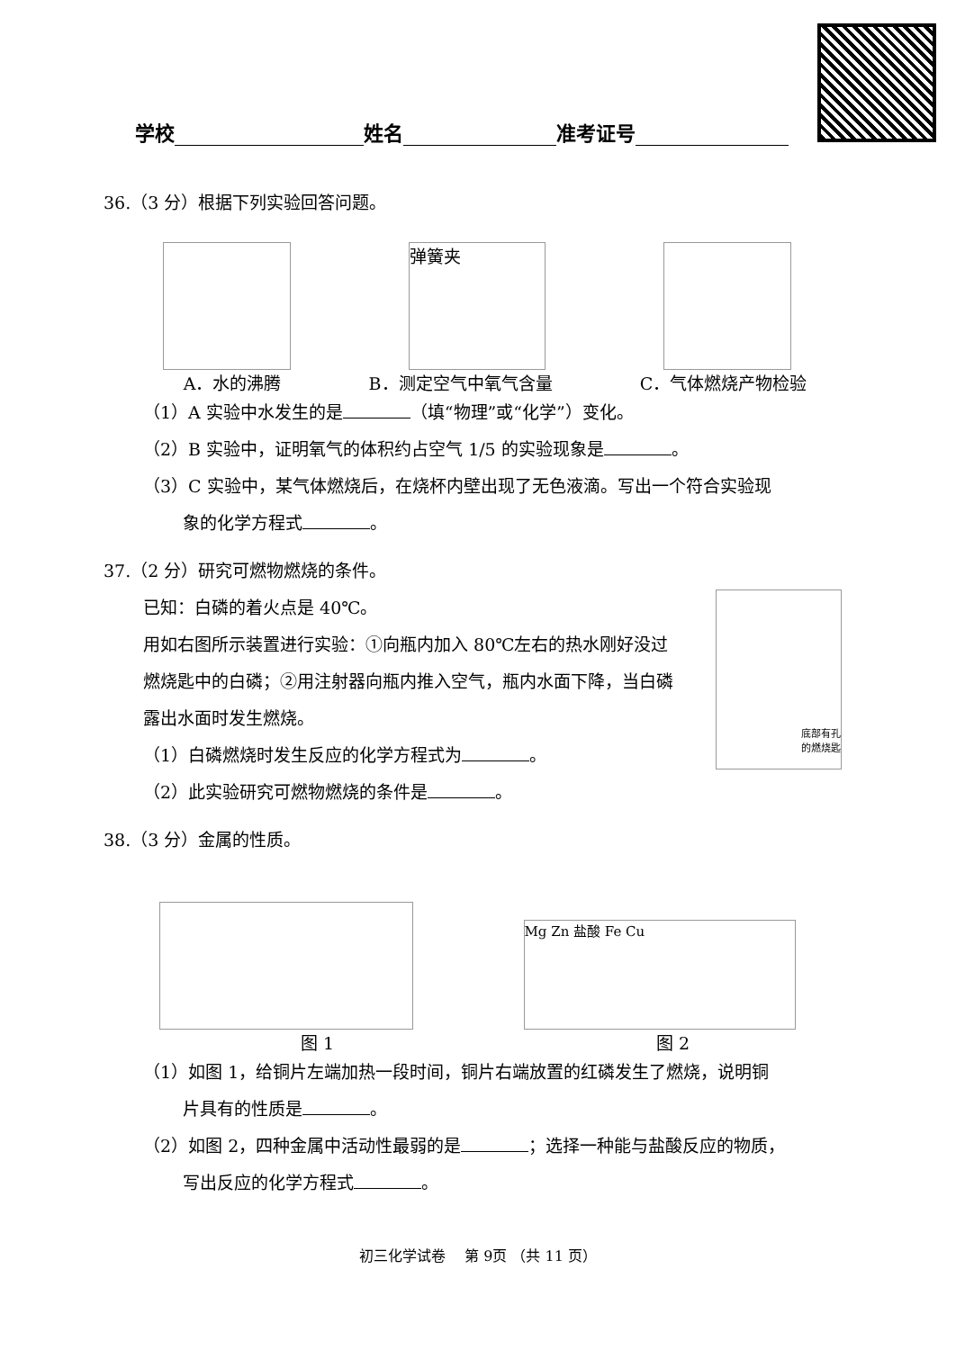学校 姓名 准考证号
36.（3 分）根据下列实验回答问题。
弹簧夹
A．水的沸腾 B．测定空气中氧气含量 C．气体燃烧产物检验
（1）A 实验中水发生的是 （填“物理”或“化学”）变化。
（2）B 实验中，证明氧气的体积约占空气 1/5 的实验现象是 。
（3）C 实验中，某气体燃烧后，在烧杯内壁出现了无色液滴。写出一个符合实验现
象的化学方程式 。
37.（2 分）研究可燃物燃烧的条件。
已知：白磷的着火点是 40℃。
用如右图所示装置进行实验：①向瓶内加入 80℃左右的热水刚好没过燃烧匙中的白磷；②用注射器向瓶内推入空气，瓶内水面下降，当白磷露出水面时发生燃烧。
（1）白磷燃烧时发生反应的化学方程式为 。
（2）此实验研究可燃物燃烧的条件是 。
底部有孔
的燃烧匙
38.（3 分）金属的性质。
Mg Zn 盐酸 Fe Cu
图 1 图 2
（1）如图 1，给铜片左端加热一段时间，铜片右端放置的红磷发生了燃烧，说明铜
片具有的性质是 。
（2）如图 2，四种金属中活动性最弱的是 ；选择一种能与盐酸反应的物质，
写出反应的化学方程式 。
初三化学试卷　 第 9页 （共 11 页）